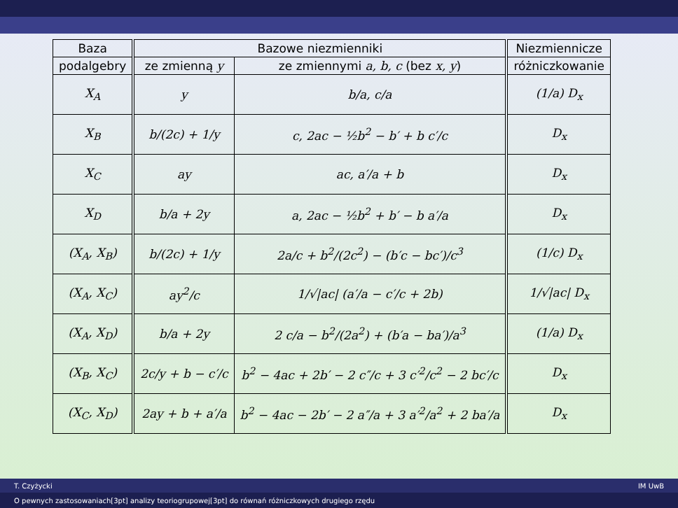| Baza | Bazowe niezmienniki | | Niezmiennicze |
| --- | --- | --- | --- |
| podalgebry | ze zmienną y | ze zmiennymi a, b, c (bez x, y ) | różniczkowanie |
| X<sub>A</sub> | y | b/a, c/a | (1/a) D<sub>x</sub> |
| X<sub>B</sub> | b/(2c) + 1/y | c, 2ac − ½b<sup>2</sup> − b′ + b c′/c | D<sub>x</sub> |
| X<sub>C</sub> | ay | ac, a′/a + b | D<sub>x</sub> |
| X<sub>D</sub> | b/a + 2y | a, 2ac − ½b<sup>2</sup> + b′ − b a′/a | D<sub>x</sub> |
| (X<sub>A</sub>, X<sub>B</sub>) | b/(2c) + 1/y | 2a/c + b<sup>2</sup>/(2c<sup>2</sup>) − (b′c − bc′)/c<sup>3</sup> | (1/c) D<sub>x</sub> |
| (X<sub>A</sub>, X<sub>C</sub>) | ay<sup>2</sup>/c | 1/√/ac/ (a′/a − c′/c + 2b) | 1/√/ac/ D<sub>x</sub> |
| (X<sub>A</sub>, X<sub>D</sub>) | b/a + 2y | 2 c/a − b<sup>2</sup>/(2a<sup>2</sup>) + (b′a − ba′)/a<sup>3</sup> | (1/a) D<sub>x</sub> |
| (X<sub>B</sub>, X<sub>C</sub>) | 2c/y + b − c′/c | b<sup>2</sup> − 4ac + 2b′ − 2 c″/c + 3 c′<sup>2</sup>/c<sup>2</sup> − 2 bc′/c | D<sub>x</sub> |
| (X<sub>C</sub>, X<sub>D</sub>) | 2ay + b + a′/a | b<sup>2</sup> − 4ac − 2b′ − 2 a″/a + 3 a′<sup>2</sup>/a<sup>2</sup> + 2 ba′/a | D<sub>x</sub> |
T. Czyżycki IM UwB
O pewnych zastosowaniach[3pt] analizy teoriogrupowej[3pt] do równań różniczkowych drugiego rzędu